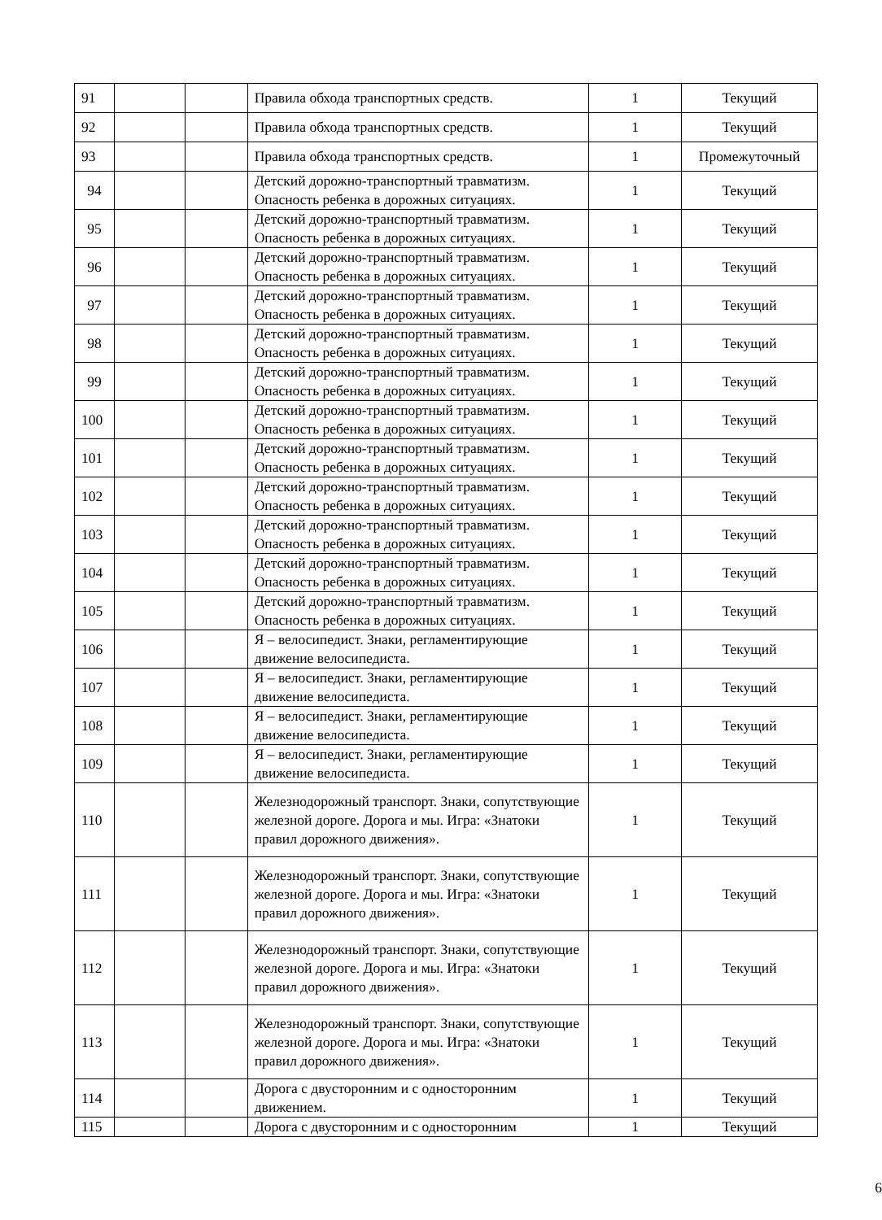| 91 | | | Правила обхода транспортных средств. | 1 | Текущий |
| 92 | | | Правила обхода транспортных средств. | 1 | Текущий |
| 93 | | | Правила обхода транспортных средств. | 1 | Промежуточный |
| 94 | | | Детский дорожно-транспортный травматизм. Опасность ребенка в дорожных ситуациях. | 1 | Текущий |
| 95 | | | Детский дорожно-транспортный травматизм. Опасность ребенка в дорожных ситуациях. | 1 | Текущий |
| 96 | | | Детский дорожно-транспортный травматизм. Опасность ребенка в дорожных ситуациях. | 1 | Текущий |
| 97 | | | Детский дорожно-транспортный травматизм. Опасность ребенка в дорожных ситуациях. | 1 | Текущий |
| 98 | | | Детский дорожно-транспортный травматизм. Опасность ребенка в дорожных ситуациях. | 1 | Текущий |
| 99 | | | Детский дорожно-транспортный травматизм. Опасность ребенка в дорожных ситуациях. | 1 | Текущий |
| 100 | | | Детский дорожно-транспортный травматизм. Опасность ребенка в дорожных ситуациях. | 1 | Текущий |
| 101 | | | Детский дорожно-транспортный травматизм. Опасность ребенка в дорожных ситуациях. | 1 | Текущий |
| 102 | | | Детский дорожно-транспортный травматизм. Опасность ребенка в дорожных ситуациях. | 1 | Текущий |
| 103 | | | Детский дорожно-транспортный травматизм. Опасность ребенка в дорожных ситуациях. | 1 | Текущий |
| 104 | | | Детский дорожно-транспортный травматизм. Опасность ребенка в дорожных ситуациях. | 1 | Текущий |
| 105 | | | Детский дорожно-транспортный травматизм. Опасность ребенка в дорожных ситуациях. | 1 | Текущий |
| 106 | | | Я – велосипедист. Знаки, регламентирующие движение велосипедиста. | 1 | Текущий |
| 107 | | | Я – велосипедист. Знаки, регламентирующие движение велосипедиста. | 1 | Текущий |
| 108 | | | Я – велосипедист. Знаки, регламентирующие движение велосипедиста. | 1 | Текущий |
| 109 | | | Я – велосипедист. Знаки, регламентирующие движение велосипедиста. | 1 | Текущий |
| 110 | | | Железнодорожный транспорт. Знаки, сопутствующие железной дороге. Дорога и мы. Игра: «Знатоки правил дорожного движения». | 1 | Текущий |
| 111 | | | Железнодорожный транспорт. Знаки, сопутствующие железной дороге. Дорога и мы. Игра: «Знатоки правил дорожного движения». | 1 | Текущий |
| 112 | | | Железнодорожный транспорт. Знаки, сопутствующие железной дороге. Дорога и мы. Игра: «Знатоки правил дорожного движения». | 1 | Текущий |
| 113 | | | Железнодорожный транспорт. Знаки, сопутствующие железной дороге. Дорога и мы. Игра: «Знатоки правил дорожного движения». | 1 | Текущий |
| 114 | | | Дорога с двусторонним и с односторонним движением. | 1 | Текущий |
| 115 | | | Дорога с двусторонним и с односторонним | 1 | Текущий |
6